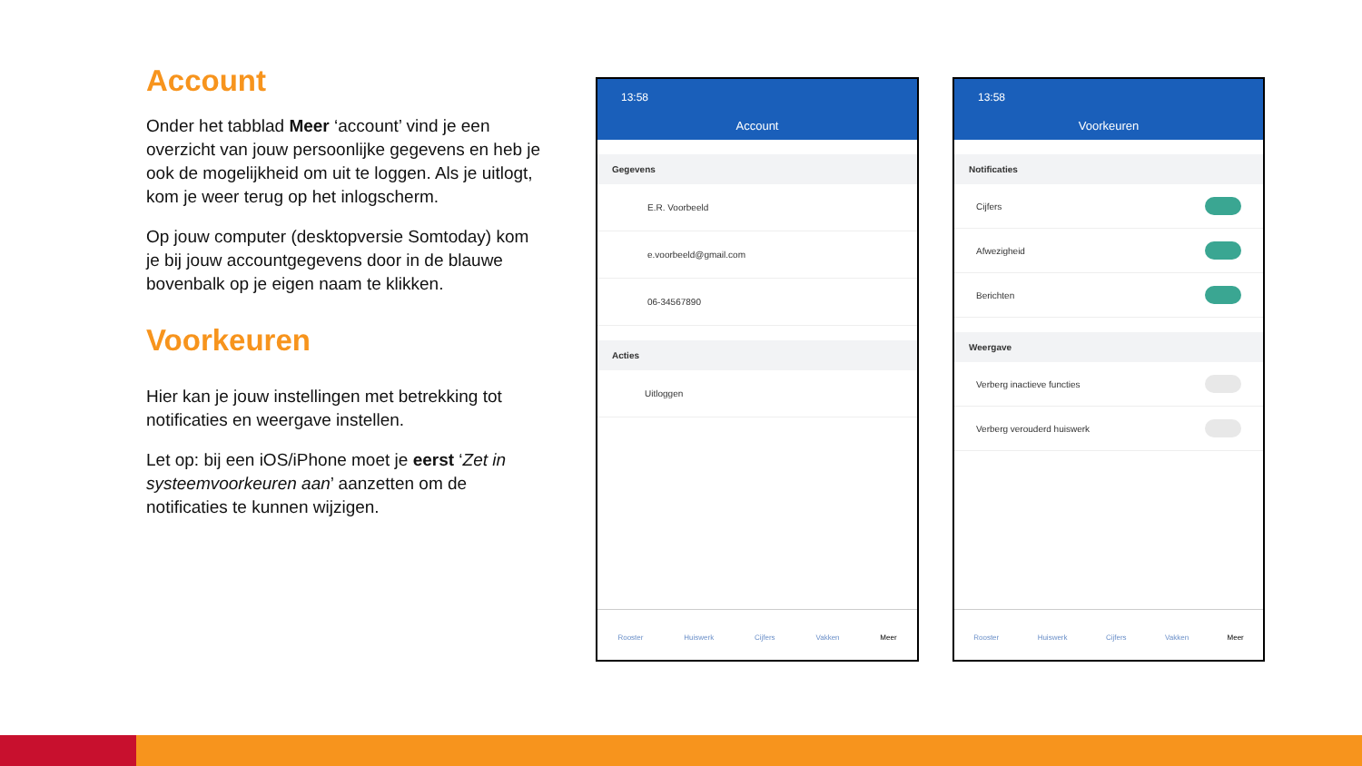Account
Onder het tabblad Meer ‘account’ vind je een overzicht van jouw persoonlijke gegevens en heb je ook de mogelijkheid om uit te loggen. Als je uitlogt, kom je weer terug op het inlogscherm.
Op jouw computer (desktopversie Somtoday) kom je bij jouw accountgegevens door in de blauwe bovenbalk op je eigen naam te klikken.
Voorkeuren
Hier kan je jouw instellingen met betrekking tot notificaties en weergave instellen.
Let op: bij een iOS/iPhone moet je eerst ‘Zet in systeemvoorkeuren aan’ aanzetten om de notificaties te kunnen wijzigen.
13:58
Account
Gegevens
E.R. Voorbeeld
e.voorbeeld@gmail.com
06-34567890
Acties
Uitloggen
Rooster Huiswerk Cijfers Vakken Meer
13:58
Voorkeuren
Notificaties
Cijfers
Afwezigheid
Berichten
Weergave
Verberg inactieve functies
Verberg verouderd huiswerk
Rooster Huiswerk Cijfers Vakken Meer